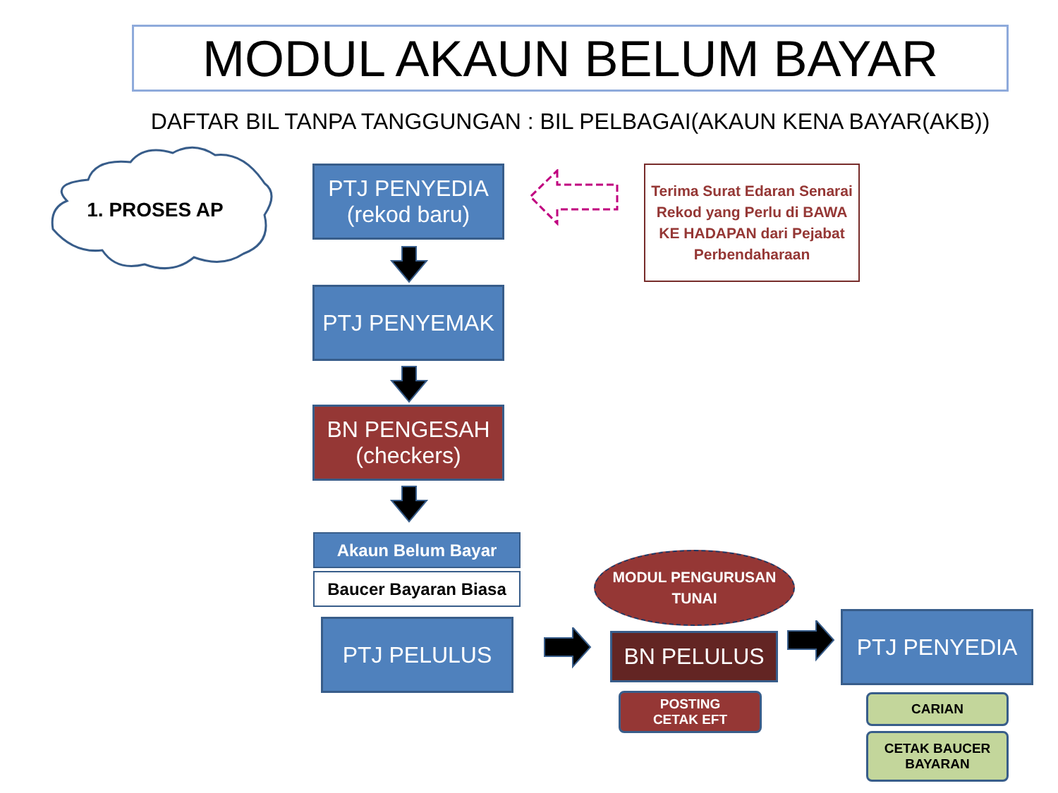MODUL AKAUN BELUM BAYAR
DAFTAR BIL TANPA TANGGUNGAN : BIL PELBAGAI(AKAUN KENA BAYAR(AKB))
1. PROSES AP
PTJ PENYEDIA
(rekod baru)
PTJ PENYEMAK
BN PENGESAH
(checkers)
Terima Surat Edaran Senarai Rekod yang Perlu di BAWA KE HADAPAN dari Pejabat Perbendaharaan
Akaun Belum Bayar
Baucer Bayaran Biasa
PTJ PELULUS
MODUL PENGURUSAN TUNAI
BN PELULUS
POSTING
CETAK EFT
PTJ PENYEDIA
CARIAN
CETAK BAUCER
BAYARAN